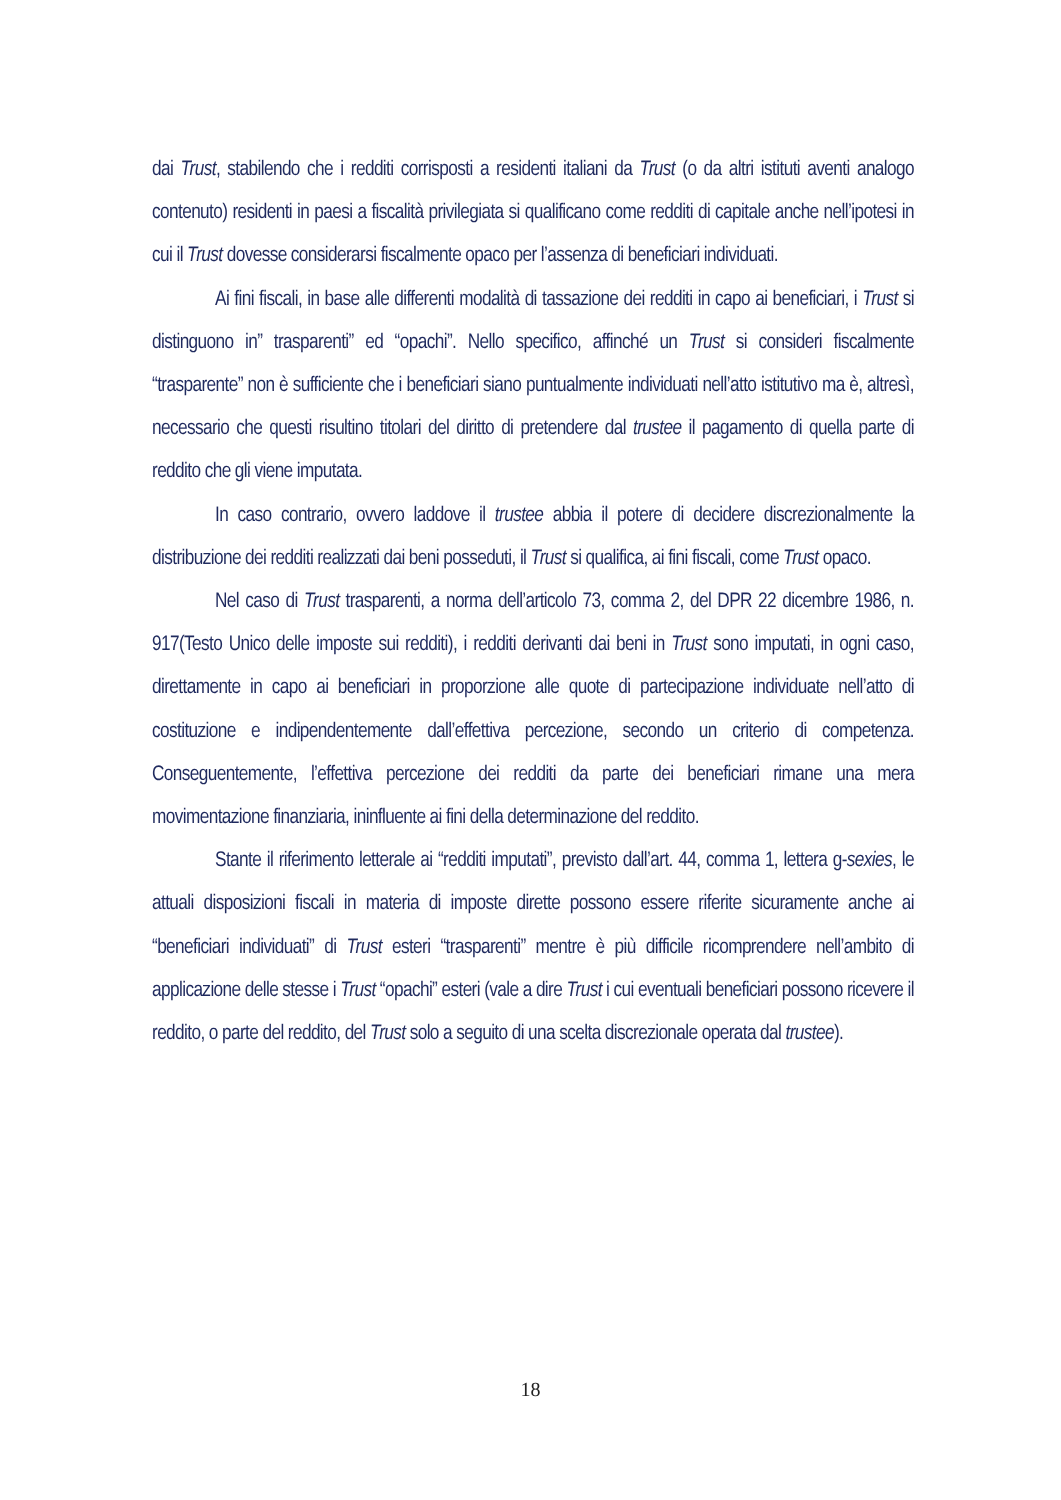dai Trust, stabilendo che i redditi corrisposti a residenti italiani da Trust (o da altri istituti aventi analogo contenuto) residenti in paesi a fiscalità privilegiata si qualificano come redditi di capitale anche nell’ipotesi in cui il Trust dovesse considerarsi fiscalmente opaco per l’assenza di beneficiari individuati.
Ai fini fiscali, in base alle differenti modalità di tassazione dei redditi in capo ai beneficiari, i Trust si distinguono in” trasparenti” ed “opachi”. Nello specifico, affinché un Trust si consideri fiscalmente “trasparente” non è sufficiente che i beneficiari siano puntualmente individuati nell’atto istitutivo ma è, altresì, necessario che questi risultino titolari del diritto di pretendere dal trustee il pagamento di quella parte di reddito che gli viene imputata.
In caso contrario, ovvero laddove il trustee abbia il potere di decidere discrezionalmente la distribuzione dei redditi realizzati dai beni posseduti, il Trust si qualifica, ai fini fiscali, come Trust opaco.
Nel caso di Trust trasparenti, a norma dell’articolo 73, comma 2, del DPR 22 dicembre 1986, n. 917(Testo Unico delle imposte sui redditi), i redditi derivanti dai beni in Trust sono imputati, in ogni caso, direttamente in capo ai beneficiari in proporzione alle quote di partecipazione individuate nell’atto di costituzione e indipendentemente dall’effettiva percezione, secondo un criterio di competenza. Conseguentemente, l’effettiva percezione dei redditi da parte dei beneficiari rimane una mera movimentazione finanziaria, ininfluente ai fini della determinazione del reddito.
Stante il riferimento letterale ai “redditi imputati”, previsto dall’art. 44, comma 1, lettera g-sexies, le attuali disposizioni fiscali in materia di imposte dirette possono essere riferite sicuramente anche ai “beneficiari individuati” di Trust esteri “trasparenti” mentre è più difficile ricomprendere nell’ambito di applicazione delle stesse i Trust “opachi” esteri (vale a dire Trust i cui eventuali beneficiari possono ricevere il reddito, o parte del reddito, del Trust solo a seguito di una scelta discrezionale operata dal trustee).
18